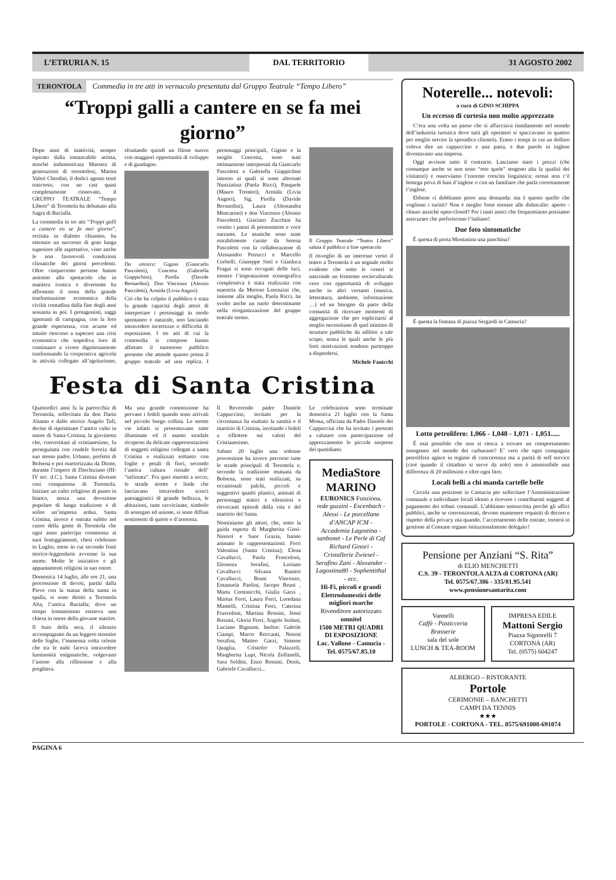L’ETRURIA N. 15 DAL TERRITORIO 31 AGOSTO 2002
TERONTOLA Commedia in tre atti in vernacolo presentata dal Gruppo Teatrale “Tempo Libero”
“Troppi galli a cantere en se fa mei giorno”
Dopo anni di inattività, sempre ispirato dalla instancabile artista, nonché indimenticata Maestra di generazioni di terontolesi, Marisa Valeri Chiodini, il dodici agosto testé trascorso, con un cast quasi completamente rinnovato, il GRUPPO TEATRALE “Tempo Libero” di Terontola ha debuttato alla Sagra di Bacialla.
La commedia in tre atti “Troppi galli a cantere en se fa mei giorno”, recitata in dialetto chianino, ha ottenuto un successo di gran lunga superiore alle aspettative, viste anche le non favorevoli condizioni climatiche dei giorni precedenti. Oltre cinquecento persone hanno assistito allo spettacolo che in maniera ironica e divertente ha affrontato il tema della grande trasformazione economica della civiltà contadina dalla fine degli anni sessanta in poi. I protagonisti, saggi ignoranti di campagna, con la loro grande esperienza, con acume ed intuito riescono a superare una crisi economica che impediva loro di continuare a vivere dignitosamente trasformando la cooperativa agricola in attività collegate all’agriturismo, sfruttando quindi un filone nuovo con maggiori opportunità di sviluppo e di guadagno.
Da sinistra: Gigino (Giancarlo Pascoletti), Concetta (Gabriella Giappichini), Pirella (Davide Bernardini), Don Vincenzo (Alessio Pascoletti), Armida (Livia Angori)
Ciò che ha colpito il pubblico è stata la grande capacità degli attori di interpretare i personaggi in modo spontaneo e naturale, non lasciando intravedere incertezze o difficoltà di esposizione. I tre atti di cui la commedia si compone hanno allietato il numeroso pubblico presente che attende quanto prima il gruppo teatrale ad una replica. I personaggi principali, Gigino e la moglie Concetta, sono stati ottimamente interpretati da Giancarlo Pascoletti e Gabriella Giappichini intorno ai quali si sono alternati Nunziatina (Paola Ricci), Pasquele (Mauro Tremori), Armida (Livia Angori), Sig. Pirella (Davide Bernardini), Laura (Alessandra Mencaroni) e don Vincenzo (Alessio Pascoletti). Giacinto Zucchini ha vestito i panni di presentatore e voce narrante. Le musiche sono state mirabilmente curate da Serena Pascoletti con la collaborazione di Alessandro Petrucci e Marcello Corbelli. Giuseppe Sisti e Gianluca Fragai si sono occupati delle luci, mentre l’impostazione scenografica complessiva è stata realizzata con maestria da Moreno Lorenzini che, insieme alla moglie, Paola Ricci, ha svolto anche un ruolo determinante nella riorganizzazione del gruppo teatrale stesso.
Il Gruppo Teatrale “Teatro Libero” saluta il pubblico a fine spettacolo
Il risveglio di un interesse verso il teatro a Terontola è un segnale molto evidente che sotto le ceneri si nasconde un fermento socioculturale vero con opportunità di sviluppo anche in altri versanti (musica, letteratura, ambiente, informazione …) ed un bisogno da parte della comunità di ritrovare momenti di aggregazione che per esplicitarsi al meglio necessitano di quel minimo di strutture pubbliche da adibire a tale scopo, senza le quali anche le più forti motivazioni tendono purtroppo a disperdersi.
Michele Fanicchi
Festa di Santa Cristina
Quattordici anni fa la parrocchia di Terontola, sollecitata da don Dario Alunno e dallo storico Angelo Tafi, decise di ripristinare l’antico culto in onore di Santa Cristina, la giovinetta che, convertitasi al cristianesimo, fu perseguitata con crudele ferocia dal suo stesso padre, Urbano, prefetto di Bolsena e poi martorizzata da Dione, durante l’impero di Diocleziano (III-IV sec. d.C.). Santa Cristina divenne così compatrona di Terontola. Iniziare un culto religioso di punto in bianco, senza una devozione popolare di lunga tradizione è di solito un’impresa ardua. Santa Cristina, invece è entrata subito nel cuore della gente di Terontola che ogni anno partecipa commossa ai suoi festeggiamenti, chesi celebrano in Luglio, mese in cui secondo fonti storico-leggendarie avvenne la sua morte. Molte le iniziative e gli appuntamenti religiosi in suo onore.
Domenica 14 luglio, alle ore 21, una processione di devoti, partiti dalla Pieve con la statua della santa in spalla, si sono diretti a Terontola Alta, l’antica Bacialla; dove un tempo lontanissimo esisteva una chiesa in onore della giovane martire.
Il buio della sera, il silenzio accompagnato da un leggero stormire delle foglie, l’immensa volta celeste che tra le nubi faceva intravedere luminosità enigmatiche, volgevano l’animo alla riflessione e alla preghiera.
Ma una grande commozione ha pervaso i fedeli quando sono arrivati nel piccolo borgo collina. Le strette vie infatti si presentavano tutte illuminate ed il manto stradale ricoperto da delicate rappresentazioni di soggetti religiosi collegati a santa Cristina e realizzati soltanto con foglie e petali di fiori, secondo l’antica cultura rionale dell’ “infiorata”. Fra quei muretti a secco, le strade strette e linde che lasciavano intravedere scorci paesaggistici di grande bellezza, le abitazioni, tutte ravvicinate, simbolo di sostegno ed unione, si sono diffusi sentimenti di quiete e d’armonia.
Il Reverendo padre Daniele Cappuccino, invitato per la circostanza ha esaltato la santità e il martirio di Cristina, invitando i fedeli a riflettere sui valori del Cristianesimo.
Sabato 20 luglio una solenne processione ha invece percorso tutte le strade principali di Terontola e, secondo la tradizione mutuata da Bolsena, sono stati realizzati, su occasionali palchi, piccoli e suggestivi quadri plastici, animati di personaggi statici e silenziosi e rievocanti episodi della vita e del martirio del Santa.
Nominiamo gli attori, che, sotto la guida esperta di Margherita Gissi-Nasorri e Suor Grazia, hanno animato le rappresentazioni: Ferri Valentina (Santa Cristina); Elena Cavallucci, Paola Fruscoloni, Eleonora Serafini, Loriano Cavallucci Silvana Ranieri Cavallucci, Bruni Vincenzo, Emanuela Paolini, Jacopo Bruni , Marta Cortonicchi, Giulia Garzi , Marius Ferri, Laura Ferri, Loredana Mantelli, Cristina Ferri, Caterina Fruscoloni, Martina Rossini, Jenni Rossini, Gloria Ferri, Angelo Isolani, Luciano Bignami. Inoltre: Gabrile Ciampi, Marco Roccanti, Noemi Serafini, Matteo Garzi, Simone Quaglia, Cristofer Palazzoli, Margherita Lupi, Nicola Zolfanelli, Sara Soldini, Enzo Rossini, Denis, Gabriele Cavallucci...
Le celebrazioni sono terminate domenica 21 luglio con la Santa Messa, officiata da Padre Daniele dei Cappuccini che ha invitato i presenti a valutare con partecipazione ed apprezzamento le piccole sorprese del quotidiano.
MediaStore MARINO EURONICS Funziona.
rede guzzini - Escenbach - Alessi - Le porcellane d’ANCAP ICM - Accademia Lagostina - sanbonet - Le Perle di Caf Richard Ginori - Cristallerie Zwiesel - Serafino Zani - Alexander - Lagostina80 - Sophentithal - ecc.
Hi-Fi, piccoli e grandi Elettrodomestici delle migliori marche
Rivenditore autorizzato omnitel
1500 METRI QUADRI DI ESPOSIZIONE
Loc. Vallone - Camucia - Tel. 0575/67.85.10
Noterelle... notevoli:
a cura di GINO SCHIPPA
Un eccesso di cortesia non molto apprezzato
C’era una volta un paese che si affacciava timidamente nel mondo dell’industria turistica dove tutti gli operatori si spaccavano in quattro per meglio servire la sporadica clientela. Erano i tempi in cui un dollaro voleva dire un cappuccino e una pasta, e due parole in inglese diventavano una impresa.
Oggi avviene tutto il contrario. Lasciamo stare i prezzi (che comunque anche se non sono “rete quele” tengono alta la qualità dei visitatori) e osserviamo l’enorme crescita linguistica: ormai non c’è bottega priva di basi d’inglese o con un familiare che parla correttamente l’inglese.
Ebbene ci dobbiamo porre una domanda: ma è questo quello che vogliono i turisti? Non è meglio forse tornare alle didascalie: aperto - chiuso anziché open-closed? Per i tanti amici che frequentiamo possiamo assicurare che preferiscono l’italiano!
Due foto sintomatiche
È questa di porta Montanina una panchina?
È questa la fontana di piazza Sergardi in Camucia?
Lotto petrolifero: 1,066 - 1,048 - 1,071 - 1,051.....
È mai possibile che non si riesca a trovare un comportamento omogeneo nel mondo dei carburanti? E’ vero che ogni compagnia petrolifera agisce in regime di concorrenza ma a parità di self service (cioè quando il cittadino si serve da solo) non è ammissibile una differenza di 20 millesimi e oltre ogni litro.
Locali belli a chi manda cartelle belle
Circola una petizione in Camucia per sollecitare l’Amministrazione comunale a individuare locali idonei a ricevere i contribuenti soggetti al pagamento dei tributi comunali. L’abbiamo sottoscritta perché gli uffici pubblici, anche se convenzionati, devono mantenere requisiti di decoro e rispetto della privacy ma quando, l’accertamento delle entrate, tornerà in gestione al Comune organo istituzionalmente delegato?
Pensione per Anziani “S. Rita”
di ELIO MENCHETTI
C.S. 39 - TERONTOLA ALTA di CORTONA (AR)
Tel. 0575/67.386 - 335/81.95.541
www.pensionesantarita.com
Vannelli
Caffè - Pasticceria Brasserie
sala del sole
LUNCH & TEA-ROOM
IMPRESA EDILE
Mattoni Sergio
Piazza Signorelli 7 CORTONA (AR)
Tel. (0575) 604247
ALBERGO – RISTORANTE
Portole
CERIMONIE – BANCHETTI
CAMPI DA TENNIS
★★★
PORTOLE - CORTONA - TEL. 0575/691008-691074
PAGINA 6